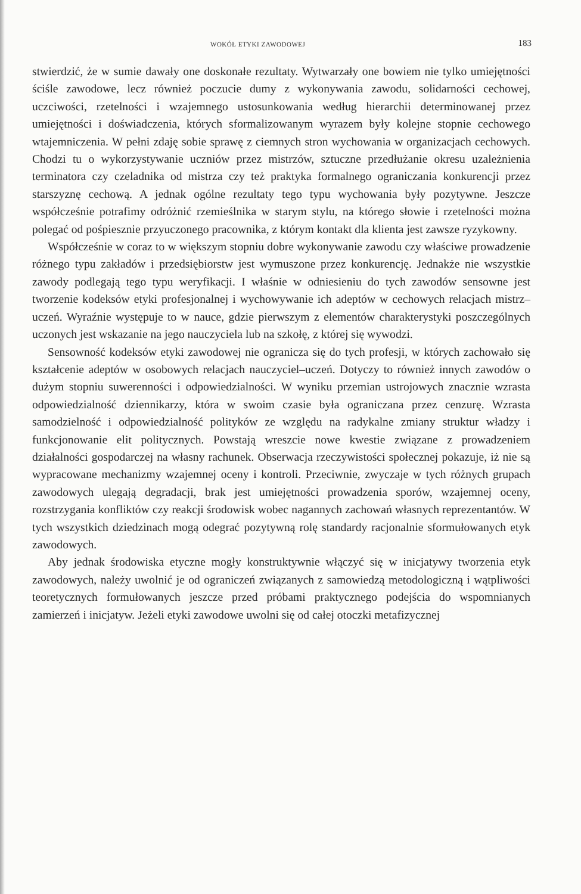WOKÓŁ ETYKI ZAWODOWEJ 183
stwierdzić, że w sumie dawały one doskonałe rezultaty. Wytwarzały one bowiem nie tylko umiejętności ściśle zawodowe, lecz również poczucie dumy z wykonywania zawodu, solidarności cechowej, uczciwości, rzetelności i wzajemnego ustosunkowania według hierarchii determinowanej przez umiejętności i doświadczenia, których sformalizowanym wyrazem były kolejne stopnie cechowego wtajemniczenia. W pełni zdaję sobie sprawę z ciemnych stron wychowania w organizacjach cechowych. Chodzi tu o wykorzystywanie uczniów przez mistrzów, sztuczne przedłużanie okresu uzależnienia terminatora czy czeladnika od mistrza czy też praktyka formalnego ograniczania konkurencji przez starszyznę cechową. A jednak ogólne rezultaty tego typu wychowania były pozytywne. Jeszcze współcześnie potrafimy odróżnić rzemieślnika w starym stylu, na którego słowie i rzetelności można polegać od pośpiesznie przyuczonego pracownika, z którym kontakt dla klienta jest zawsze ryzykowny.
Współcześnie w coraz to w większym stopniu dobre wykonywanie zawodu czy właściwe prowadzenie różnego typu zakładów i przedsiębiorstw jest wymuszone przez konkurencję. Jednakże nie wszystkie zawody podlegają tego typu weryfikacji. I właśnie w odniesieniu do tych zawodów sensowne jest tworzenie kodeksów etyki profesjonalnej i wychowywanie ich adeptów w cechowych relacjach mistrz–uczeń. Wyraźnie występuje to w nauce, gdzie pierwszym z elementów charakterystyki poszczególnych uczonych jest wskazanie na jego nauczyciela lub na szkołę, z której się wywodzi.
Sensowność kodeksów etyki zawodowej nie ogranicza się do tych profesji, w których zachowało się kształcenie adeptów w osobowych relacjach nauczyciel–uczeń. Dotyczy to również innych zawodów o dużym stopniu suwerenności i odpowiedzialności. W wyniku przemian ustrojowych znacznie wzrasta odpowiedzialność dziennikarzy, która w swoim czasie była ograniczana przez cenzurę. Wzrasta samodzielność i odpowiedzialność polityków ze względu na radykalne zmiany struktur władzy i funkcjonowanie elit politycznych. Powstają wreszcie nowe kwestie związane z prowadzeniem działalności gospodarczej na własny rachunek. Obserwacja rzeczywistości społecznej pokazuje, iż nie są wypracowane mechanizmy wzajemnej oceny i kontroli. Przeciwnie, zwyczaje w tych różnych grupach zawodowych ulegają degradacji, brak jest umiejętności prowadzenia sporów, wzajemnej oceny, rozstrzygania konfliktów czy reakcji środowisk wobec nagannych zachowań własnych reprezentantów. W tych wszystkich dziedzinach mogą odegrać pozytywną rolę standardy racjonalnie sformułowanych etyk zawodowych.
Aby jednak środowiska etyczne mogły konstruktywnie włączyć się w inicjatywy tworzenia etyk zawodowych, należy uwolnić je od ograniczeń związanych z samowiedzą metodologiczną i wątpliwości teoretycznych formułowanych jeszcze przed próbami praktycznego podejścia do wspomnianych zamierzeń i inicjatyw. Jeżeli etyki zawodowe uwolni się od całej otoczki metafizycznej